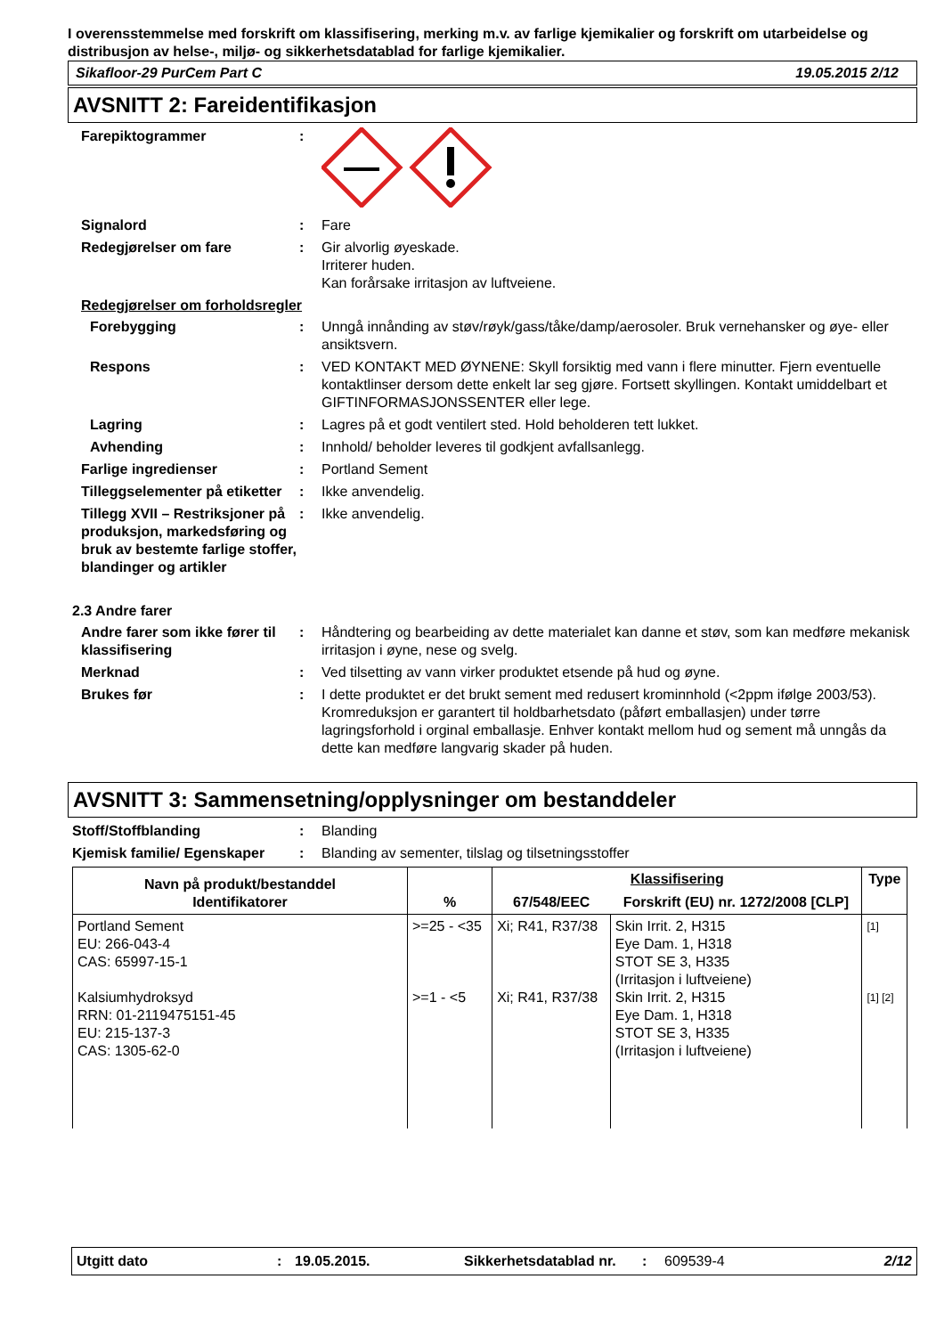I overensstemmelse med forskrift om klassifisering, merking m.v. av farlige kjemikalier og forskrift om utarbeidelse og distribusjon av helse-, miljø- og sikkerhetsdatablad for farlige kjemikalier.
Sikafloor-29 PurCem Part C 19.05.2015 2/12
AVSNITT 2: Fareidentifikasjon
Farepiktogrammer :
Signalord : Fare
Redegjørelser om fare : Gir alvorlig øyeskade.
Irriterer huden.
Kan forårsake irritasjon av luftveiene.
Redegjørelser om forholdsregler
Forebygging : Unngå innånding av støv/røyk/gass/tåke/damp/aerosoler. Bruk vernehansker og øye- eller ansiktsvern.
Respons : VED KONTAKT MED ØYNENE: Skyll forsiktig med vann i flere minutter. Fjern eventuelle kontaktlinser dersom dette enkelt lar seg gjøre. Fortsett skyllingen. Kontakt umiddelbart et GIFTINFORMASJONSSENTER eller lege.
Lagring : Lagres på et godt ventilert sted. Hold beholderen tett lukket.
Avhending : Innhold/ beholder leveres til godkjent avfallsanlegg.
Farlige ingredienser : Portland Sement
Tilleggselementer på etiketter
: Ikke anvendelig.
Tillegg XVII – Restriksjoner på produksjon, markedsføring og bruk av bestemte farlige stoffer, blandinger og artikler
: Ikke anvendelig.
2.3 Andre farer
Andre farer som ikke fører til klassifisering
: Håndtering og bearbeiding av dette materialet kan danne et støv, som kan medføre mekanisk irritasjon i øyne, nese og svelg.
Merknad : Ved tilsetting av vann virker produktet etsende på hud og øyne.
Brukes før : I dette produktet er det brukt sement med redusert krominnhold (<2ppm ifølge 2003/53). Kromreduksjon er garantert til holdbarhetsdato (påført emballasjen) under tørre lagringsforhold i orginal emballasje. Enhver kontakt mellom hud og sement må unngås da dette kan medføre langvarig skader på huden.
AVSNITT 3: Sammensetning/opplysninger om bestanddeler
Stoff/Stoffblanding : Blanding
Kjemisk familie/ Egenskaper
: Blanding av sementer, tilslag og tilsetningsstoffer
| Navn på produkt/bestanddel Identifikatorer | % | Klassifisering | | Type |
| --- | --- | --- | --- | --- |
| | | 67/548/EEC | Forskrift (EU) nr. 1272/2008 [CLP] | |
| Portland Sement EU: 266-043-4 CAS: 65997-15-1 Kalsiumhydroksyd RRN: 01-2119475151-45 EU: 215-137-3 CAS: 1305-62-0 | >=25 - <35 >=1 - <5 | Xi; R41, R37/38 Xi; R41, R37/38 | Skin Irrit. 2, H315 Eye Dam. 1, H318 STOT SE 3, H335 (Irritasjon i luftveiene) Skin Irrit. 2, H315 Eye Dam. 1, H318 STOT SE 3, H335 (Irritasjon i luftveiene) | [1] [1] [2] |
Utgitt dato: 19.05.2015. Sikkerhetsdatablad nr.: 609539-4 2/12